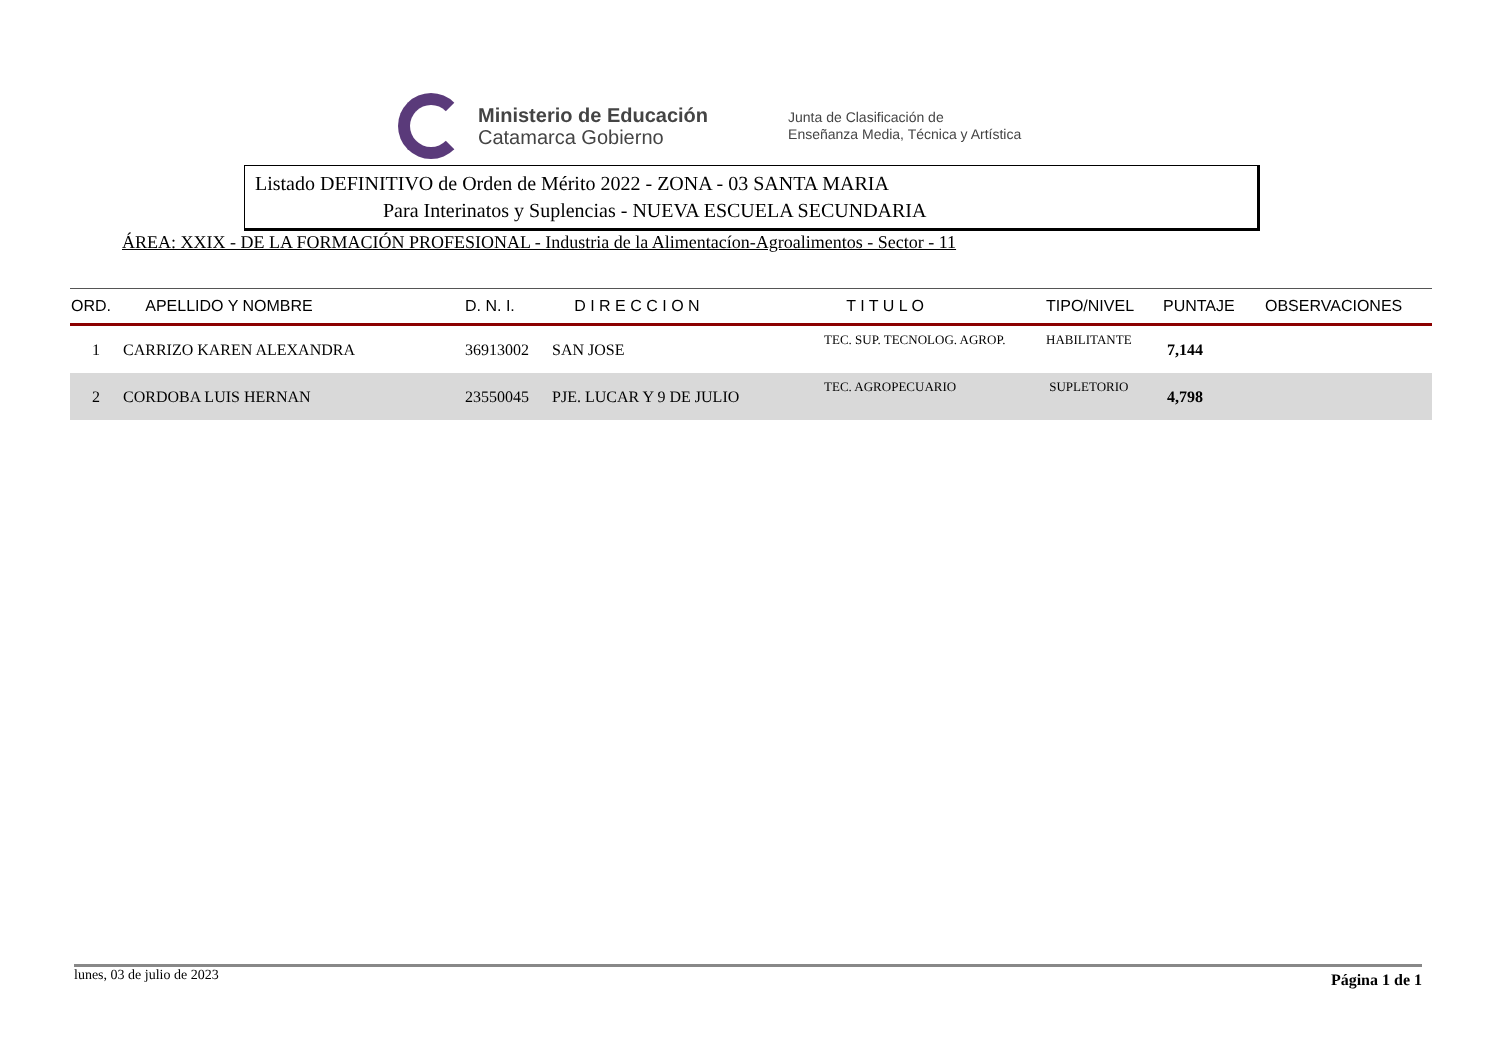Ministerio de Educación
Catamarca Gobierno
Junta de Clasificación de
Enseñanza Media, Técnica y Artística
Listado DEFINITIVO de Orden de Mérito 2022 - ZONA - 03 SANTA MARIA
Para Interinatos y Suplencias - NUEVA ESCUELA SECUNDARIA
ÁREA: XXIX - DE LA FORMACIÓN PROFESIONAL - Industria de la Alimentacíon-Agroalimentos - Sector - 11
| ORD. | APELLIDO Y NOMBRE | D. N. I. | D I R E C C I O N | T I T U L O | TIPO/NIVEL | PUNTAJE | OBSERVACIONES |
| --- | --- | --- | --- | --- | --- | --- | --- |
| 1 | CARRIZO KAREN ALEXANDRA | 36913002 | SAN JOSE | TEC. SUP. TECNOLOG. AGROP. | HABILITANTE | 7,144 | |
| 2 | CORDOBA LUIS HERNAN | 23550045 | PJE. LUCAR Y 9 DE JULIO | TEC. AGROPECUARIO | SUPLETORIO | 4,798 | |
lunes, 03 de julio de 2023 Página 1 de 1